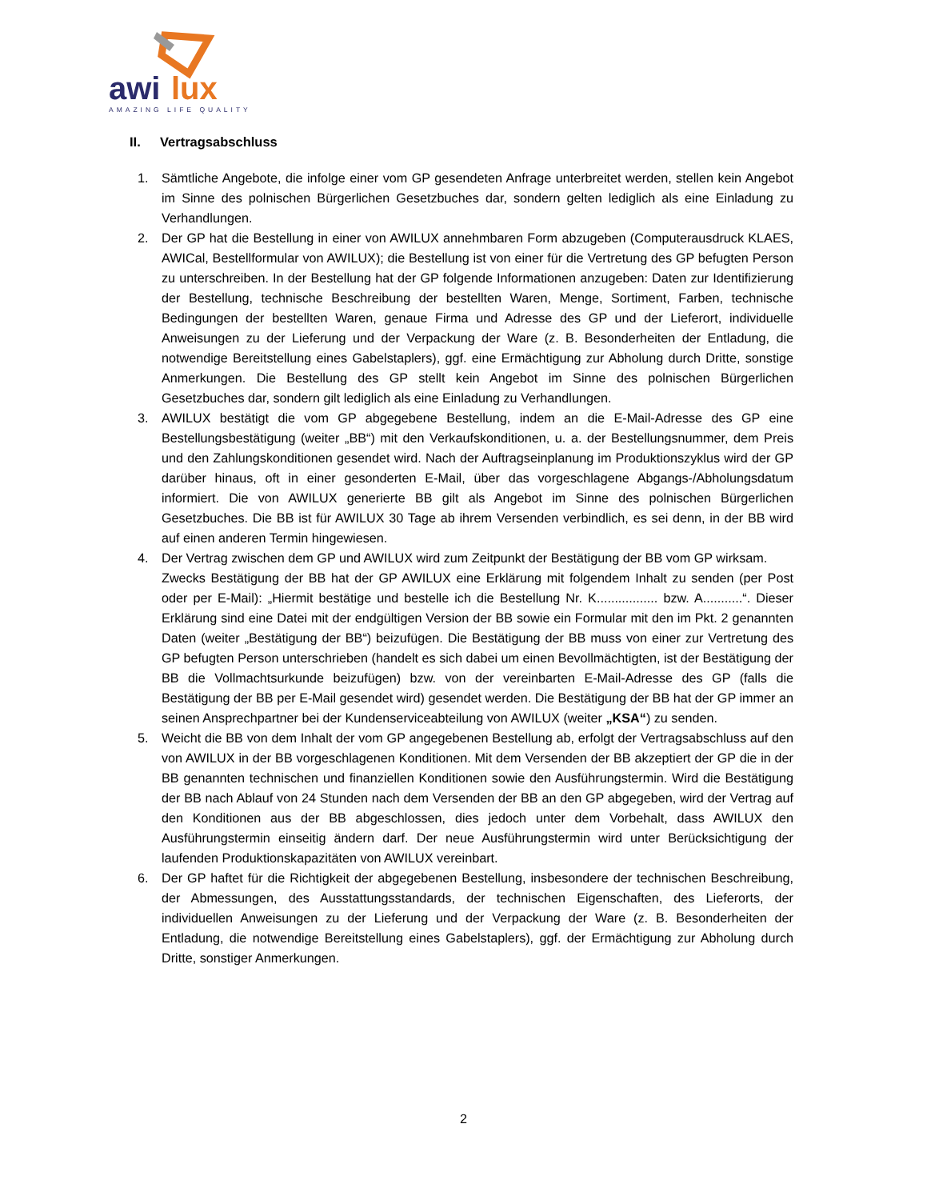awi
lux
AMAZING LIFE QUALITY
II. Vertragsabschluss
1. Sämtliche Angebote, die infolge einer vom GP gesendeten Anfrage unterbreitet werden, stellen kein Angebot im Sinne des polnischen Bürgerlichen Gesetzbuches dar, sondern gelten lediglich als eine Einladung zu Verhandlungen.
2. Der GP hat die Bestellung in einer von AWILUX annehmbaren Form abzugeben (Computerausdruck KLAES, AWICal, Bestellformular von AWILUX); die Bestellung ist von einer für die Vertretung des GP befugten Person zu unterschreiben. In der Bestellung hat der GP folgende Informationen anzugeben: Daten zur Identifizierung der Bestellung, technische Beschreibung der bestellten Waren, Menge, Sortiment, Farben, technische Bedingungen der bestellten Waren, genaue Firma und Adresse des GP und der Lieferort, individuelle Anweisungen zu der Lieferung und der Verpackung der Ware (z. B. Besonderheiten der Entladung, die notwendige Bereitstellung eines Gabelstaplers), ggf. eine Ermächtigung zur Abholung durch Dritte, sonstige Anmerkungen. Die Bestellung des GP stellt kein Angebot im Sinne des polnischen Bürgerlichen Gesetzbuches dar, sondern gilt lediglich als eine Einladung zu Verhandlungen.
3. AWILUX bestätigt die vom GP abgegebene Bestellung, indem an die E-Mail-Adresse des GP eine Bestellungsbestätigung (weiter „BB“) mit den Verkaufskonditionen, u. a. der Bestellungsnummer, dem Preis und den Zahlungskonditionen gesendet wird. Nach der Auftragseinplanung im Produktionszyklus wird der GP darüber hinaus, oft in einer gesonderten E-Mail, über das vorgeschlagene Abgangs-/Abholungsdatum informiert. Die von AWILUX generierte BB gilt als Angebot im Sinne des polnischen Bürgerlichen Gesetzbuches. Die BB ist für AWILUX 30 Tage ab ihrem Versenden verbindlich, es sei denn, in der BB wird auf einen anderen Termin hingewiesen.
4. Der Vertrag zwischen dem GP und AWILUX wird zum Zeitpunkt der Bestätigung der BB vom GP wirksam.
Zwecks Bestätigung der BB hat der GP AWILUX eine Erklärung mit folgendem Inhalt zu senden (per Post oder per E-Mail): „Hiermit bestätige und bestelle ich die Bestellung Nr. K................. bzw. A...........“. Dieser Erklärung sind eine Datei mit der endgültigen Version der BB sowie ein Formular mit den im Pkt. 2 genannten Daten (weiter „Bestätigung der BB“) beizufügen. Die Bestätigung der BB muss von einer zur Vertretung des GP befugten Person unterschrieben (handelt es sich dabei um einen Bevollmächtigten, ist der Bestätigung der BB die Vollmachtsurkunde beizufügen) bzw. von der vereinbarten E-Mail-Adresse des GP (falls die Bestätigung der BB per E-Mail gesendet wird) gesendet werden. Die Bestätigung der BB hat der GP immer an seinen Ansprechpartner bei der Kundenserviceabteilung von AWILUX (weiter „KSA“) zu senden.
5. Weicht die BB von dem Inhalt der vom GP angegebenen Bestellung ab, erfolgt der Vertragsabschluss auf den von AWILUX in der BB vorgeschlagenen Konditionen. Mit dem Versenden der BB akzeptiert der GP die in der BB genannten technischen und finanziellen Konditionen sowie den Ausführungstermin. Wird die Bestätigung der BB nach Ablauf von 24 Stunden nach dem Versenden der BB an den GP abgegeben, wird der Vertrag auf den Konditionen aus der BB abgeschlossen, dies jedoch unter dem Vorbehalt, dass AWILUX den Ausführungstermin einseitig ändern darf. Der neue Ausführungstermin wird unter Berücksichtigung der laufenden Produktionskapazitäten von AWILUX vereinbart.
6. Der GP haftet für die Richtigkeit der abgegebenen Bestellung, insbesondere der technischen Beschreibung, der Abmessungen, des Ausstattungsstandards, der technischen Eigenschaften, des Lieferorts, der individuellen Anweisungen zu der Lieferung und der Verpackung der Ware (z. B. Besonderheiten der Entladung, die notwendige Bereitstellung eines Gabelstaplers), ggf. der Ermächtigung zur Abholung durch Dritte, sonstiger Anmerkungen.
2